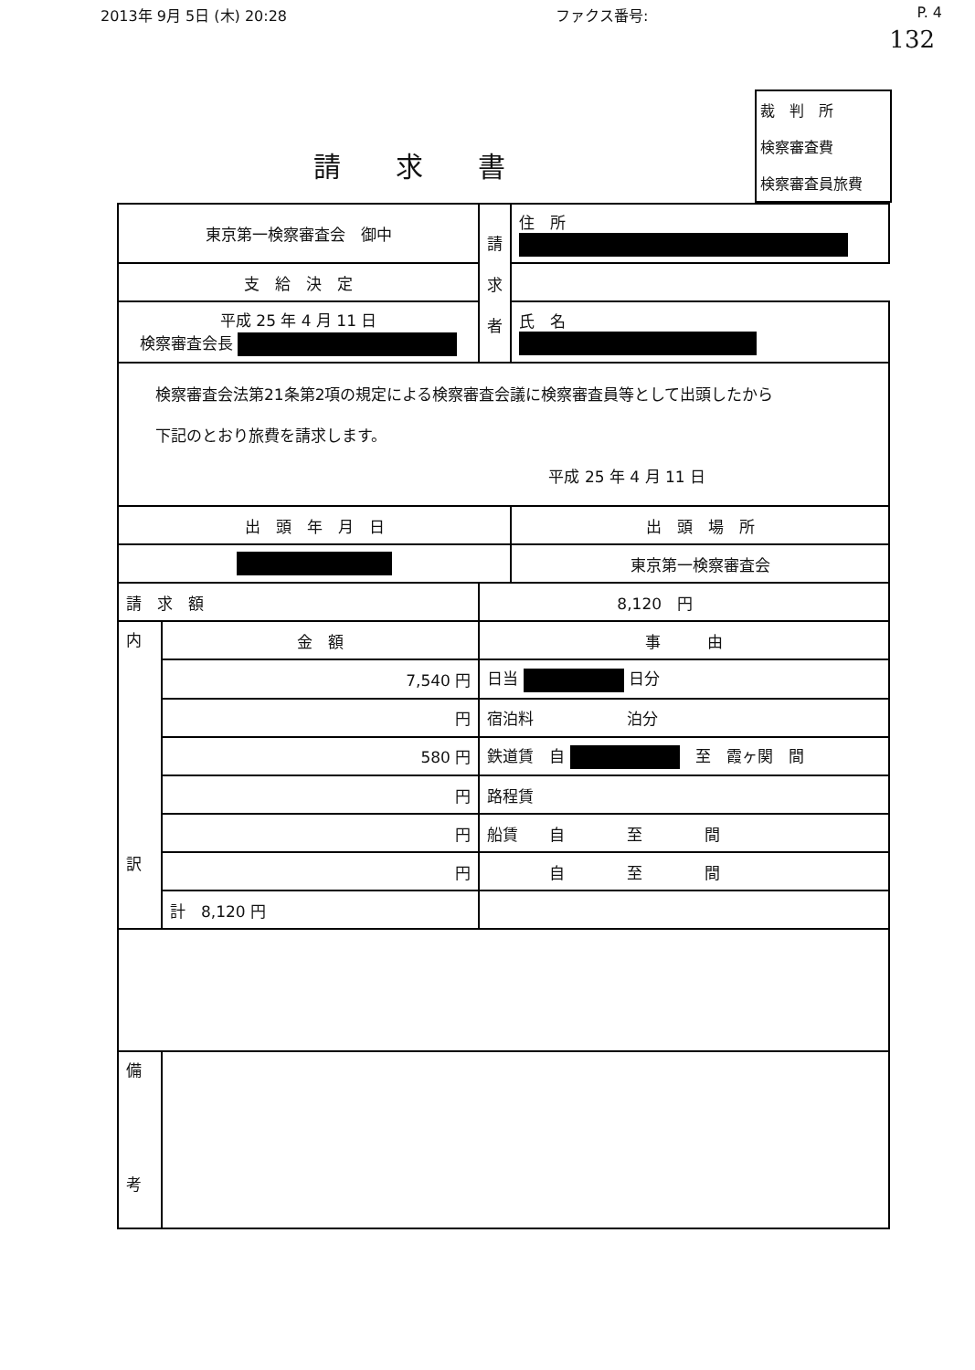2013年 9月 5日 (木) 20:28 ファクス番号: P. 4
132
請求書
裁　判　所
検察審査費
検察審査員旅費
| 東京第一検察審査会 御中 | | 請 求 者 | 住 所 |
| 支 給 決 定 | | | |
| 平成 25 年 4 月 11 日 検察審査会長 | | | 氏 名 |
| 検察審査会法第21条第2項の規定による検察審査会議に検察審査員等として出頭したから 下記のとおり旅費を請求します。 平成 25 年 4 月 11 日 | | | |
| 出 頭 年 月 日 | | | 出 頭 場 所 |
| | | | 東京第一検察審査会 |
| 請 求 額 | | 8,120 円 | |
| 内 訳 | 金 額 | 事 由 | |
| | 7,540 円 | 日当 日分 | |
| | 円 | 宿泊料 泊分 | |
| | 580 円 | 鉄道賃 自 至 霞ヶ関 間 | |
| | 円 | 路程賃 | |
| | 円 | 船賃 自 至 間 | |
| | 円 | 自 至 間 | |
| | 計 8,120 円 | | |
| 備 考 | | | |